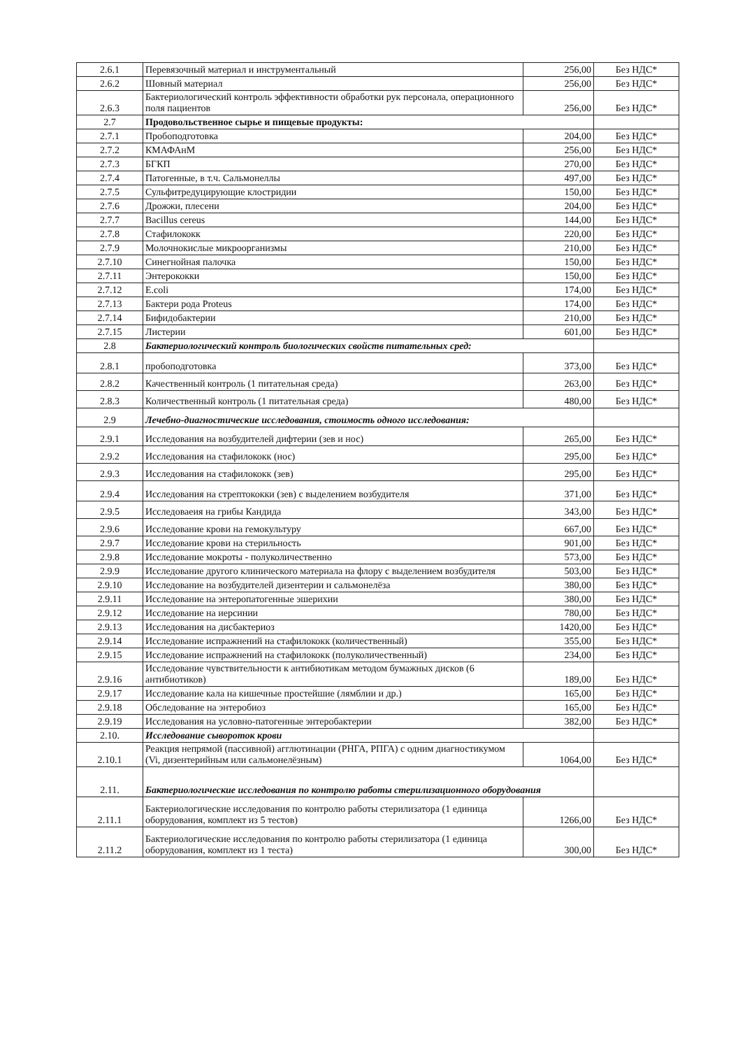| 2.6.1 | Перевязочный материал и инструментальный | 256,00 | Без НДС* |
| 2.6.2 | Шовный материал | 256,00 | Без НДС* |
| 2.6.3 | Бактериологический контроль эффективности обработки рук персонала, операционного поля пациентов | 256,00 | Без НДС* |
| 2.7 | Продовольственное сырье и пищевые продукты: | | |
| 2.7.1 | Пробоподготовка | 204,00 | Без НДС* |
| 2.7.2 | КМАФАнМ | 256,00 | Без НДС* |
| 2.7.3 | БГКП | 270,00 | Без НДС* |
| 2.7.4 | Патогенные, в т.ч. Сальмонеллы | 497,00 | Без НДС* |
| 2.7.5 | Сульфитредуцирующие клостридии | 150,00 | Без НДС* |
| 2.7.6 | Дрожжи, плесени | 204,00 | Без НДС* |
| 2.7.7 | Bacillus cereus | 144,00 | Без НДС* |
| 2.7.8 | Стафилококк | 220,00 | Без НДС* |
| 2.7.9 | Молочнокислые микроорганизмы | 210,00 | Без НДС* |
| 2.7.10 | Синегнойная палочка | 150,00 | Без НДС* |
| 2.7.11 | Энтерококки | 150,00 | Без НДС* |
| 2.7.12 | E.coli | 174,00 | Без НДС* |
| 2.7.13 | Бактери рода Proteus | 174,00 | Без НДС* |
| 2.7.14 | Бифидобактерии | 210,00 | Без НДС* |
| 2.7.15 | Листерии | 601,00 | Без НДС* |
| 2.8 | Бактериологический контроль биологических свойств питательных сред: | | |
| 2.8.1 | пробоподготовка | 373,00 | Без НДС* |
| 2.8.2 | Качественный контроль (1 питательная среда) | 263,00 | Без НДС* |
| 2.8.3 | Количественный контроль (1 питательная среда) | 480,00 | Без НДС* |
| 2.9 | Лечебно-диагностические исследования, стоимость одного исследования: | | |
| 2.9.1 | Исследования на возбудителей дифтерии (зев и нос) | 265,00 | Без НДС* |
| 2.9.2 | Исследования на стафилококк (нос) | 295,00 | Без НДС* |
| 2.9.3 | Исследования на стафилококк (зев) | 295,00 | Без НДС* |
| 2.9.4 | Исследования на стрептококки (зев) с выделением возбудителя | 371,00 | Без НДС* |
| 2.9.5 | Исследоваеия на грибы Кандида | 343,00 | Без НДС* |
| 2.9.6 | Исследование крови на гемокультуру | 667,00 | Без НДС* |
| 2.9.7 | Исследование крови на стерильность | 901,00 | Без НДС* |
| 2.9.8 | Исследование мокроты - полуколичественно | 573,00 | Без НДС* |
| 2.9.9 | Исследование другого клинического материала на флору с выделением возбудителя | 503,00 | Без НДС* |
| 2.9.10 | Исследование на возбудителей дизентерии и сальмонелёза | 380,00 | Без НДС* |
| 2.9.11 | Исследование на энтеропатогенные эшерихии | 380,00 | Без НДС* |
| 2.9.12 | Исследование на иерсинии | 780,00 | Без НДС* |
| 2.9.13 | Исследования на дисбактериоз | 1420,00 | Без НДС* |
| 2.9.14 | Исследование испражнений на стафилококк (количественный) | 355,00 | Без НДС* |
| 2.9.15 | Исследование испражнений на стафилококк (полуколичественный) | 234,00 | Без НДС* |
| 2.9.16 | Исследование чувствительности к антибиотикам методом бумажных дисков (6 антибиотиков) | 189,00 | Без НДС* |
| 2.9.17 | Исследование кала на кишечные простейшие (лямблии и др.) | 165,00 | Без НДС* |
| 2.9.18 | Обследование на энтеробиоз | 165,00 | Без НДС* |
| 2.9.19 | Исследования на условно-патогенные энтеробактерии | 382,00 | Без НДС* |
| 2.10. | Исследование сывороток крови | | |
| 2.10.1 | Реакция непрямой (пассивной) агглютинации (РНГА, РПГА) с одним диагностикумом (Vi, дизентерийным или сальмонелёзным) | 1064,00 | Без НДС* |
| 2.11. | Бактериологические исследования по контролю работы стерилизационного оборудования | | |
| 2.11.1 | Бактериологические исследования по контролю работы стерилизатора (1 единица оборудования, комплект из 5 тестов) | 1266,00 | Без НДС* |
| 2.11.2 | Бактериологические исследования по контролю работы стерилизатора (1 единица оборудования, комплект из 1 теста) | 300,00 | Без НДС* |